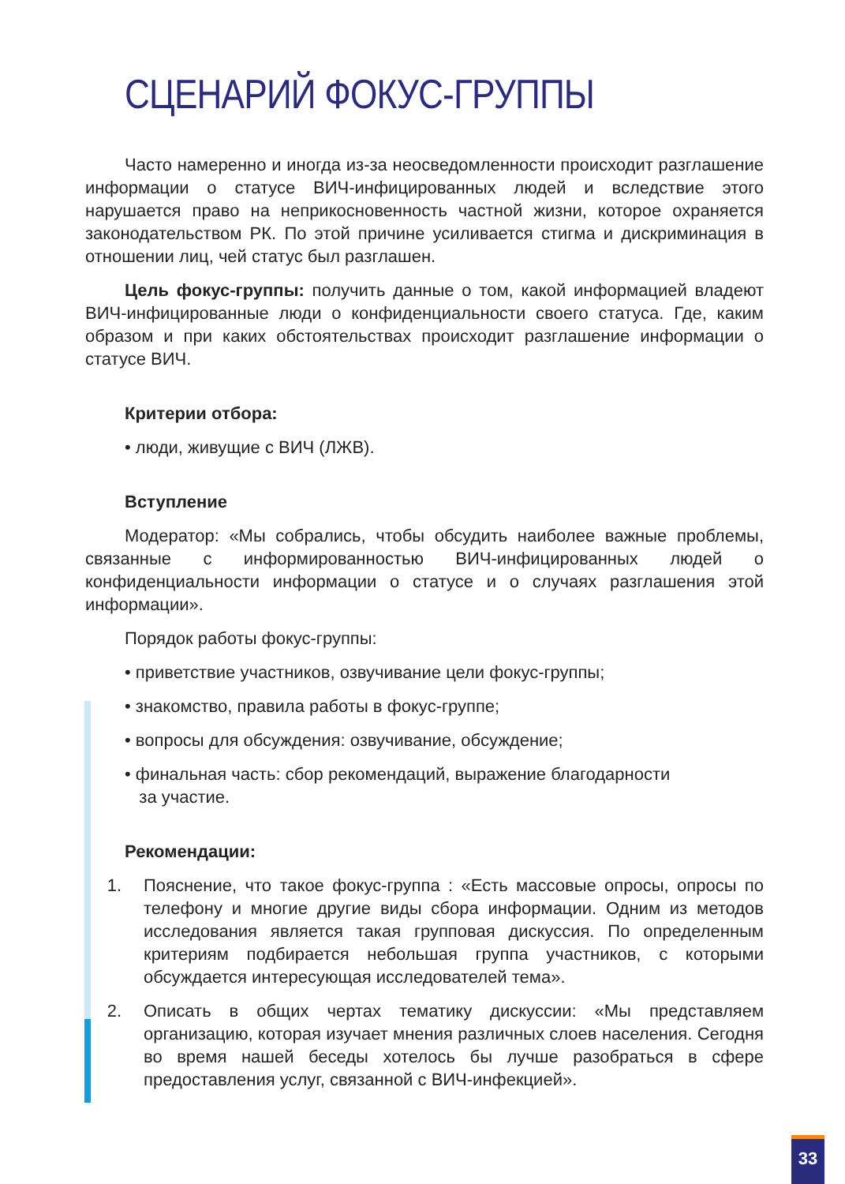СЦЕНАРИЙ ФОКУС-ГРУППЫ
Часто намеренно и иногда из-за неосведомленности происходит разглашение информации о статусе ВИЧ-инфицированных людей и вследствие этого нарушается право на неприкосновенность частной жизни, которое охраняется законодательством РК. По этой причине усиливается стигма и дискриминация в отношении лиц, чей статус был разглашен.
Цель фокус-группы: получить данные о том, какой информацией владеют ВИЧ-инфицированные люди о конфиденциальности своего статуса. Где, каким образом и при каких обстоятельствах происходит разглашение информации о статусе ВИЧ.
Критерии отбора:
• люди, живущие с ВИЧ (ЛЖВ).
Вступление
Модератор: «Мы собрались, чтобы обсудить наиболее важные проблемы, связанные с информированностью ВИЧ-инфицированных людей о конфиденциальности информации о статусе и о случаях разглашения этой информации».
Порядок работы фокус-группы:
• приветствие участников, озвучивание цели фокус-группы;
• знакомство, правила работы в фокус-группе;
• вопросы для обсуждения: озвучивание, обсуждение;
• финальная часть: сбор рекомендаций, выражение благодарности
за участие.
Рекомендации:
1. Пояснение, что такое фокус-группа : «Есть массовые опросы, опросы по телефону и многие другие виды сбора информации. Одним из методов исследования является такая групповая дискуссия. По определенным критериям подбирается небольшая группа участников, с которыми обсуждается интересующая исследователей тема».
2. Описать в общих чертах тематику дискуссии: «Мы представляем организацию, которая изучает мнения различных слоев населения. Сегодня во время нашей беседы хотелось бы лучше разобраться в сфере предоставления услуг, связанной с ВИЧ-инфекцией».
33